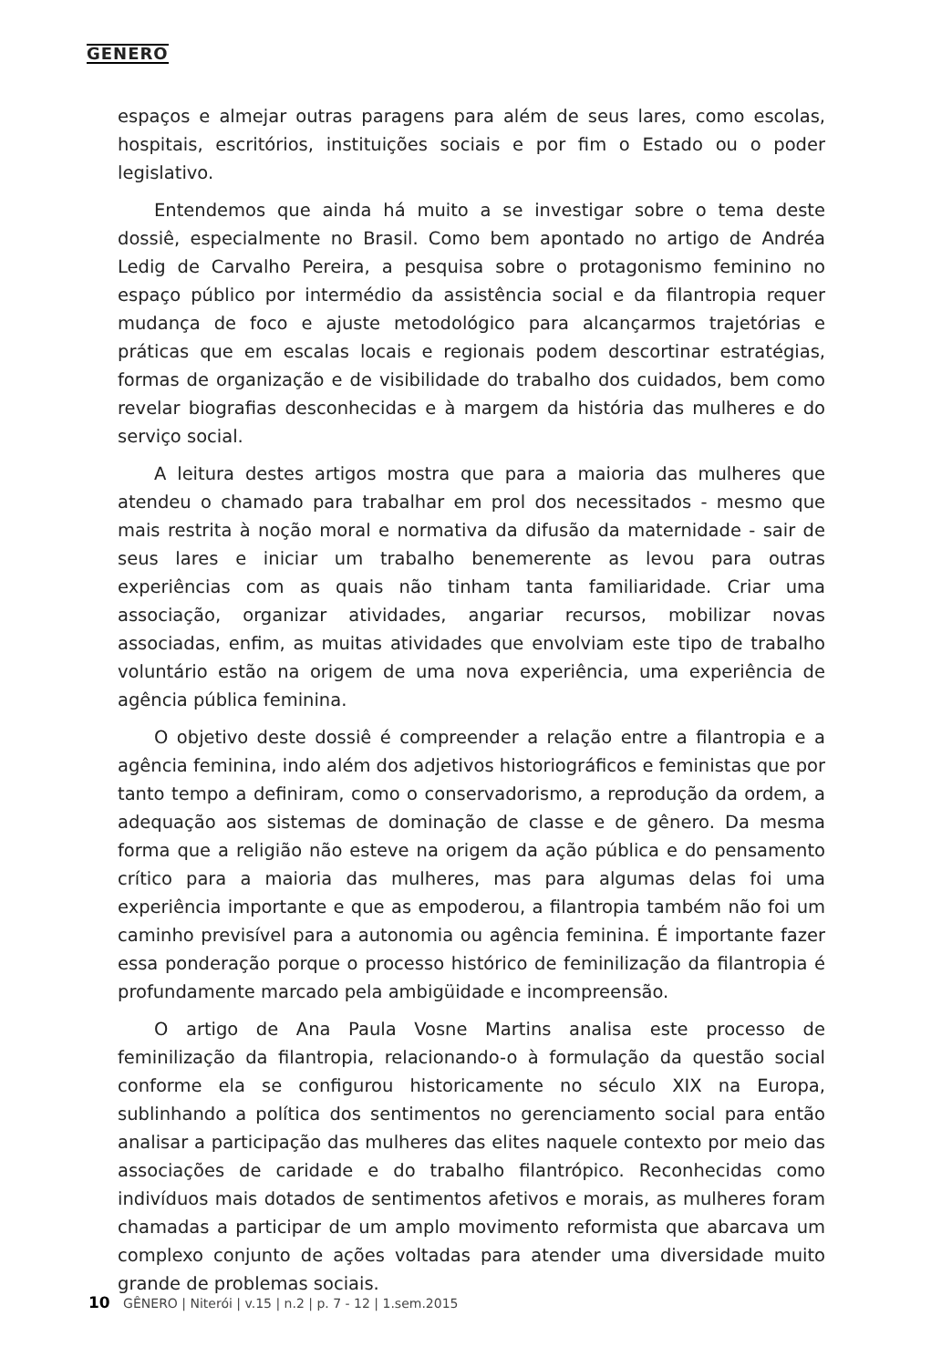GENERO
espaços e almejar outras paragens para além de seus lares, como escolas, hospitais, escritórios, instituições sociais e por fim o Estado ou o poder legislativo.
Entendemos que ainda há muito a se investigar sobre o tema deste dossiê, especialmente no Brasil. Como bem apontado no artigo de Andréa Ledig de Carvalho Pereira, a pesquisa sobre o protagonismo feminino no espaço público por intermédio da assistência social e da filantropia requer mudança de foco e ajuste metodológico para alcançarmos trajetórias e práticas que em escalas locais e regionais podem descortinar estratégias, formas de organização e de visibilidade do trabalho dos cuidados, bem como revelar biografias desconhecidas e à margem da história das mulheres e do serviço social.
A leitura destes artigos mostra que para a maioria das mulheres que atendeu o chamado para trabalhar em prol dos necessitados - mesmo que mais restrita à noção moral e normativa da difusão da maternidade - sair de seus lares e iniciar um trabalho benemerente as levou para outras experiências com as quais não tinham tanta familiaridade. Criar uma associação, organizar atividades, angariar recursos, mobilizar novas associadas, enfim, as muitas atividades que envolviam este tipo de trabalho voluntário estão na origem de uma nova experiência, uma experiência de agência pública feminina.
O objetivo deste dossiê é compreender a relação entre a filantropia e a agência feminina, indo além dos adjetivos historiográficos e feministas que por tanto tempo a definiram, como o conservadorismo, a reprodução da ordem, a adequação aos sistemas de dominação de classe e de gênero. Da mesma forma que a religião não esteve na origem da ação pública e do pensamento crítico para a maioria das mulheres, mas para algumas delas foi uma experiência importante e que as empoderou, a filantropia também não foi um caminho previsível para a autonomia ou agência feminina. É importante fazer essa ponderação porque o processo histórico de feminilização da filantropia é profundamente marcado pela ambigüidade e incompreensão.
O artigo de Ana Paula Vosne Martins analisa este processo de feminilização da filantropia, relacionando-o à formulação da questão social conforme ela se configurou historicamente no século XIX na Europa, sublinhando a política dos sentimentos no gerenciamento social para então analisar a participação das mulheres das elites naquele contexto por meio das associações de caridade e do trabalho filantrópico. Reconhecidas como indivíduos mais dotados de sentimentos afetivos e morais, as mulheres foram chamadas a participar de um amplo movimento reformista que abarcava um complexo conjunto de ações voltadas para atender uma diversidade muito grande de problemas sociais.
10 GÊNERO | Niterói | v.15 | n.2 | p. 7 - 12 | 1.sem.2015